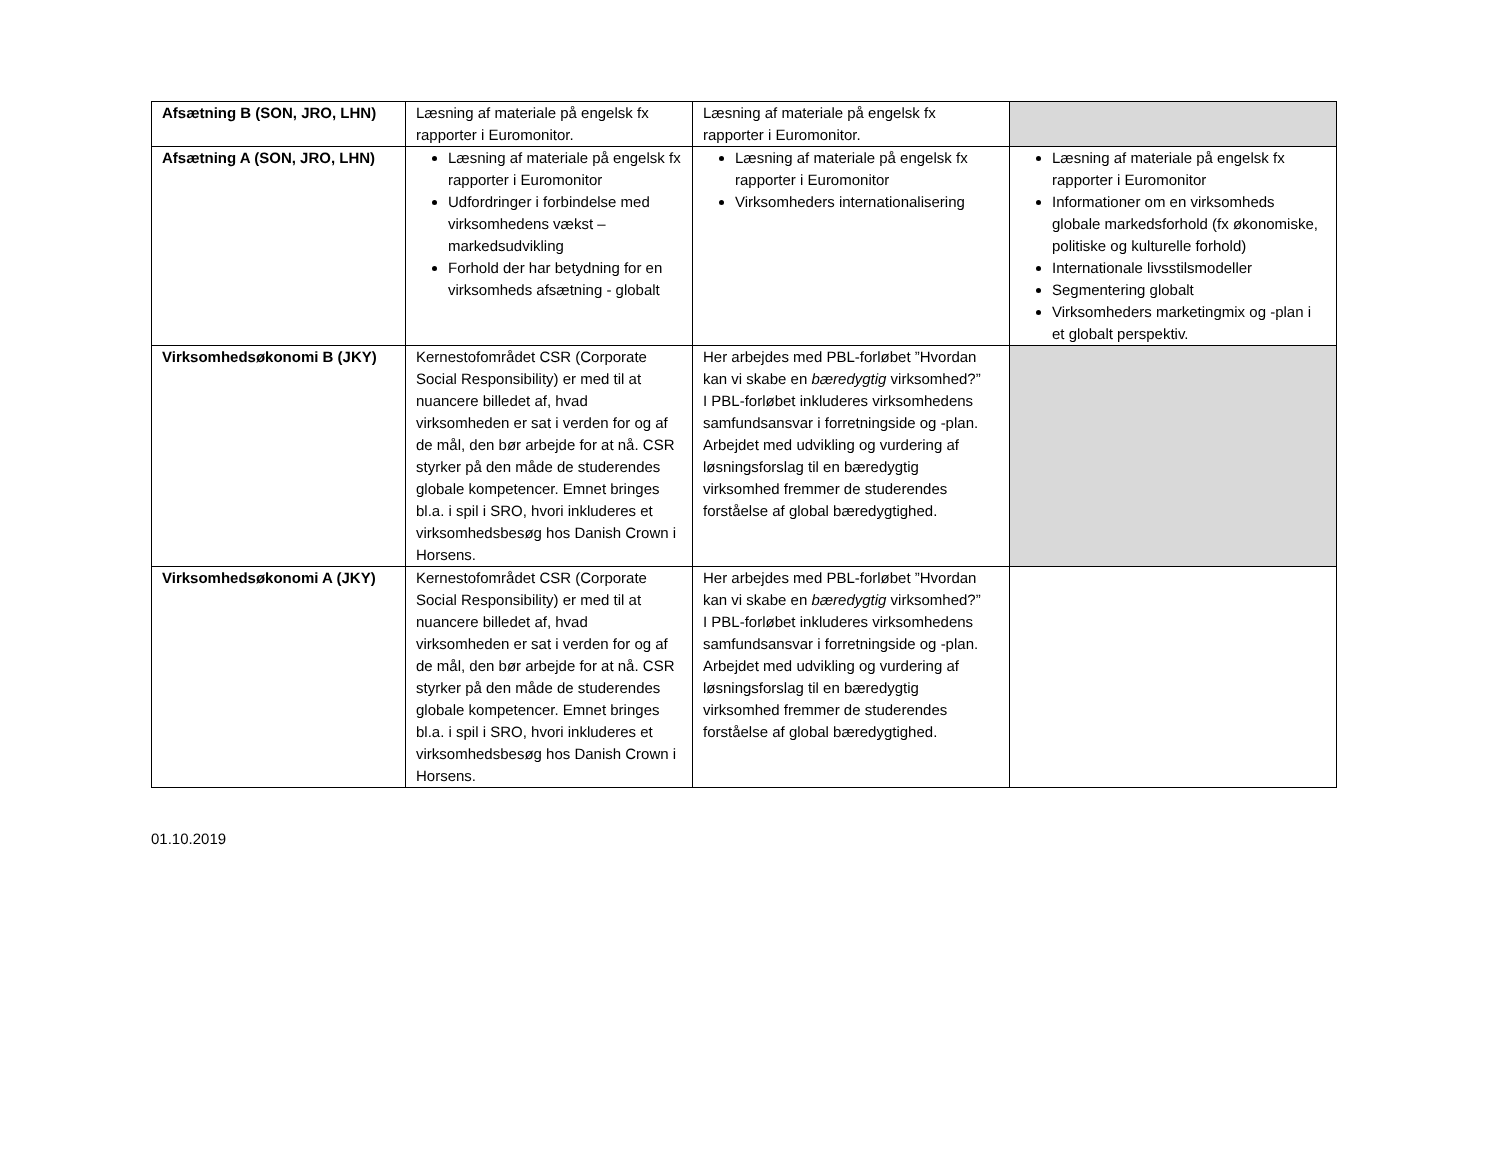| Afsætning B (SON, JRO, LHN) | Læsning af materiale på engelsk fx rapporter i Euromonitor. | Læsning af materiale på engelsk fx rapporter i Euromonitor. | |
| Afsætning A (SON, JRO, LHN) | Læsning af materiale på engelsk fx rapporter i Euromonitor Udfordringer i forbindelse med virksomhedens vækst – markedsudvikling Forhold der har betydning for en virksomheds afsætning - globalt | Læsning af materiale på engelsk fx rapporter i Euromonitor Virksomheders internationalisering | Læsning af materiale på engelsk fx rapporter i Euromonitor Informationer om en virksomheds globale markedsforhold (fx økonomiske, politiske og kulturelle forhold) Internationale livsstilsmodeller Segmentering globalt Virksomheders marketingmix og -plan i et globalt perspektiv. |
| Virksomhedsøkonomi B (JKY) | Kernestofområdet CSR (Corporate Social Responsibility) er med til at nuancere billedet af, hvad virksomheden er sat i verden for og af de mål, den bør arbejde for at nå. CSR styrker på den måde de studerendes globale kompetencer. Emnet bringes bl.a. i spil i SRO, hvori inkluderes et virksomhedsbesøg hos Danish Crown i Horsens. | Her arbejdes med PBL-forløbet ”Hvordan kan vi skabe en bæredygtig virksomhed?” I PBL-forløbet inkluderes virksomhedens samfundsansvar i forretningside og -plan. Arbejdet med udvikling og vurdering af løsningsforslag til en bæredygtig virksomhed fremmer de studerendes forståelse af global bæredygtighed. | |
| Virksomhedsøkonomi A (JKY) | Kernestofområdet CSR (Corporate Social Responsibility) er med til at nuancere billedet af, hvad virksomheden er sat i verden for og af de mål, den bør arbejde for at nå. CSR styrker på den måde de studerendes globale kompetencer. Emnet bringes bl.a. i spil i SRO, hvori inkluderes et virksomhedsbesøg hos Danish Crown i Horsens. | Her arbejdes med PBL-forløbet ”Hvordan kan vi skabe en bæredygtig virksomhed?” I PBL-forløbet inkluderes virksomhedens samfundsansvar i forretningside og -plan. Arbejdet med udvikling og vurdering af løsningsforslag til en bæredygtig virksomhed fremmer de studerendes forståelse af global bæredygtighed. | |
01.10.2019